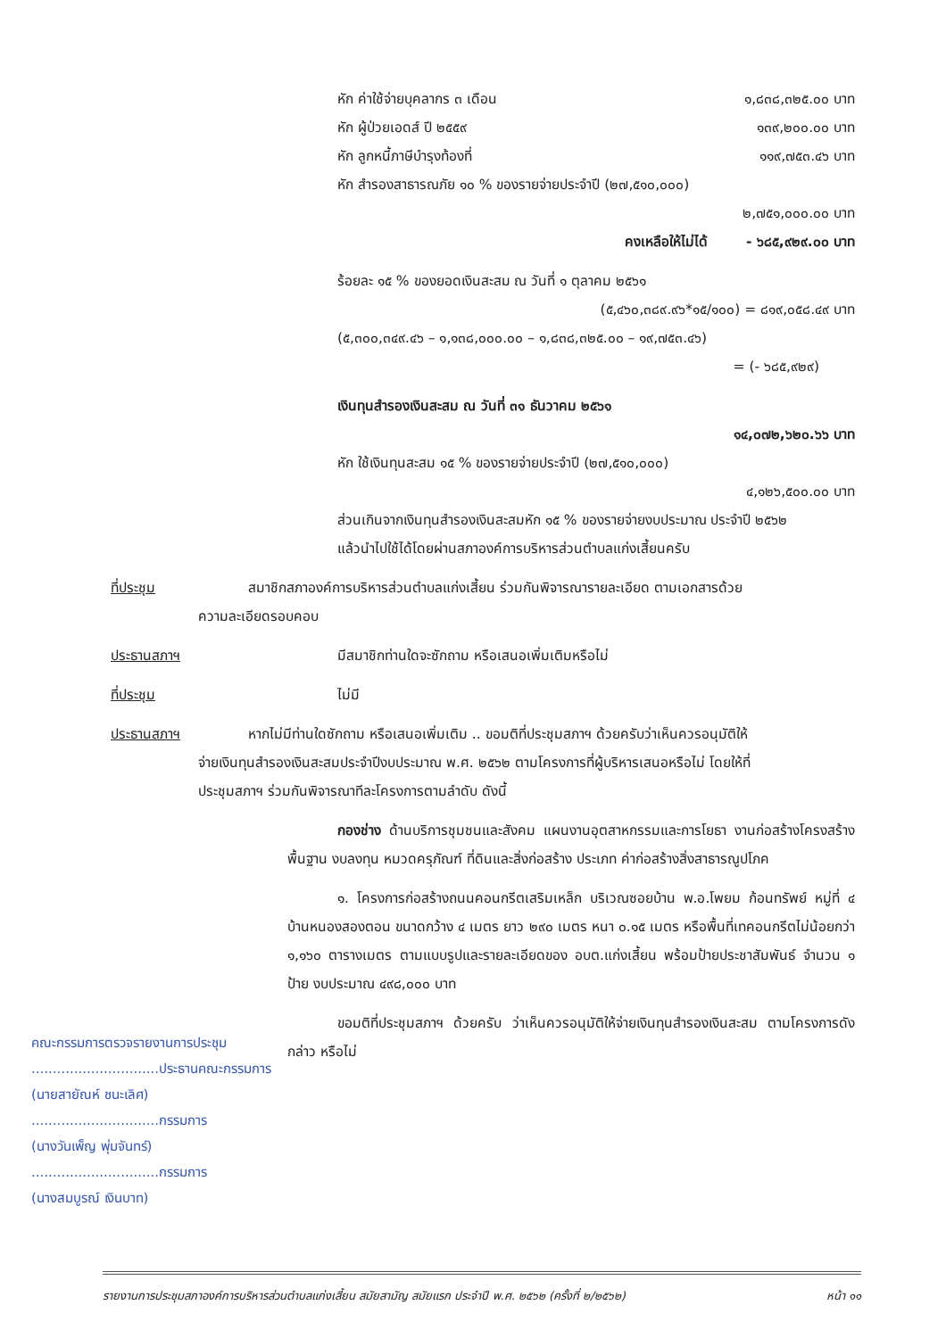หัก ค่าใช้จ่ายบุคลากร ๓ เดือน ๑,๘๓๘,๓๒๕.๐๐ บาท
หัก ผู้ป่วยเอดส์ ปี ๒๕๕๙ ๑๓๙,๒๐๐.๐๐ บาท
หัก ลูกหนี้ภาษีบำรุงท้องที่ ๑๑๙,๗๕๓.๔๖ บาท
หัก สำรองสาธารณภัย ๑๐ % ของรายจ่ายประจำปี (๒๗,๕๑๐,๐๐๐)
๒,๗๕๑,๐๐๐.๐๐ บาท
คงเหลือให้ไม่ได้ - ๖๘๕,๙๒๙.๐๐ บาท
ร้อยละ ๑๕ % ของยอดเงินสะสม ณ วันที่ ๑ ตุลาคม ๒๕๖๑
(๕,๔๖๐,๓๘๙.๙๖*๑๕/๑๐๐) = ๘๑๙,๐๕๘.๔๙ บาท
(๕,๓๐๐,๓๔๙.๔๖ – ๑,๑๓๘,๐๐๐.๐๐ – ๑,๘๓๘,๓๒๕.๐๐ – ๑๙,๗๕๓.๔๖)
= (- ๖๘๕,๙๒๙)
เงินทุนสำรองเงินสะสม ณ วันที่ ๓๑ ธันวาคม ๒๕๖๑
๑๔,๐๗๒,๖๒๐.๖๖ บาท
หัก ใช้เงินทุนสะสม ๑๕ % ของรายจ่ายประจำปี (๒๗,๕๑๐,๐๐๐)
๔,๑๒๖,๕๐๐.๐๐ บาท
ส่วนเกินจากเงินทุนสำรองเงินสะสมหัก ๑๕ % ของรายจ่ายงบประมาณ ประจำปี ๒๕๖๒
แล้วนำไปใช้ได้โดยผ่านสภาองค์การบริหารส่วนตำบลแก่งเสี้ยนครับ
ที่ประชุม สมาชิกสภาองค์การบริหารส่วนตำบลแก่งเสี้ยน ร่วมกันพิจารณารายละเอียด ตามเอกสารด้วยความละเอียดรอบคอบ
ประธานสภาฯ มีสมาชิกท่านใดจะซักถาม หรือเสนอเพิ่มเติมหรือไม่
ที่ประชุม ไม่มี
ประธานสภาฯ หากไม่มีท่านใดซักถาม หรือเสนอเพิ่มเติม .. ขอมติที่ประชุมสภาฯ ด้วยครับว่าเห็นควรอนุมัติให้จ่ายเงินทุนสำรองเงินสะสมประจำปีงบประมาณ พ.ศ. ๒๕๖๒ ตามโครงการที่ผู้บริหารเสนอหรือไม่ โดยให้ที่ประชุมสภาฯ ร่วมกันพิจารณาทีละโครงการตามลำดับ ดังนี้
กองช่าง ด้านบริการชุมชนและสังคม แผนงานอุตสาหกรรมและการโยธา งานก่อสร้างโครงสร้างพื้นฐาน งบลงทุน หมวดครุภัณฑ์ ที่ดินและสิ่งก่อสร้าง ประเภท ค่าก่อสร้างสิ่งสาธารณูปโภค
๑. โครงการก่อสร้างถนนคอนกรีตเสริมเหล็ก บริเวณซอยบ้าน พ.อ.โพยม ก้อนทรัพย์ หมู่ที่ ๔ บ้านหนองสองตอน ขนาดกว้าง ๔ เมตร ยาว ๒๙๐ เมตร หนา ๐.๑๕ เมตร หรือพื้นที่เทคอนกรีตไม่น้อยกว่า ๑,๑๖๐ ตารางเมตร ตามแบบรูปและรายละเอียดของ อบต.แก่งเสี้ยน พร้อมป้ายประชาสัมพันธ์ จำนวน ๑ ป้าย งบประมาณ ๔๙๘,๐๐๐ บาท
ขอมติที่ประชุมสภาฯ ด้วยครับ ว่าเห็นควรอนุมัติให้จ่ายเงินทุนสำรองเงินสะสม ตามโครงการดังกล่าว หรือไม่
คณะกรรมการตรวจรายงานการประชุม
..............................ประธานคณะกรรมการ
(นายสายัณห์ ชนะเลิศ)
..............................กรรมการ
(นางวันเพ็ญ พุ่มจันทร์)
..............................กรรมการ
(นางสมบูรณ์ เงินบาท)
รายงานการประชุมสภาองค์การบริหารส่วนตำบลแก่งเสี้ยน สมัยสามัญ สมัยแรก ประจำปี พ.ศ. ๒๕๖๒ (ครั้งที่ ๒/๒๕๖๒) หน้า ๑๑